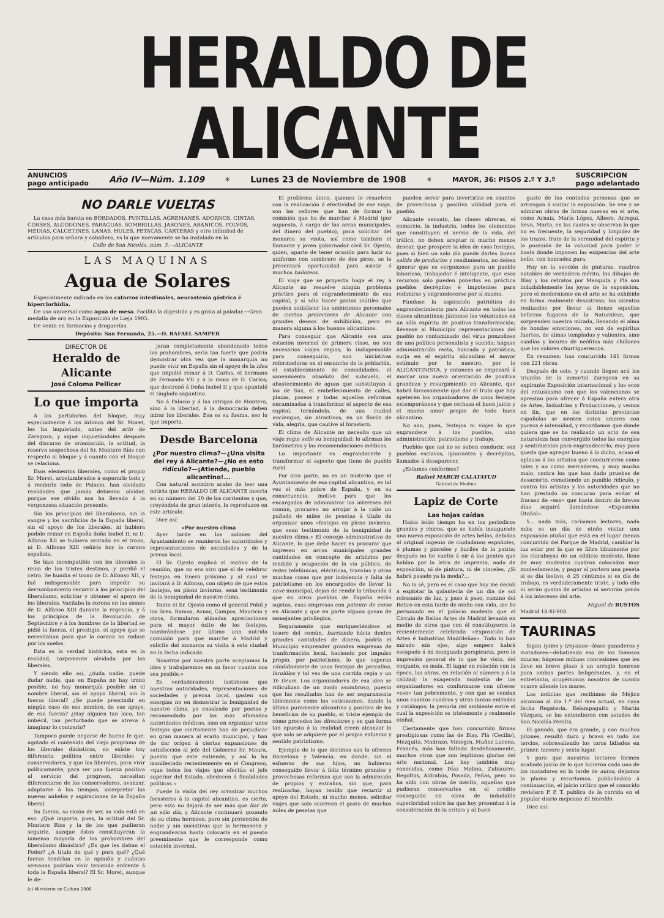HERALDO DE ALICANTE
ANUNCIOS
pago anticipado Año IV—Núm. 1.109 ✳ Lunes 23 de Noviembre de 1908 ✳ MAYOR, 36: PISOS 2.º Y 3.º SUSCRIPCION
pago adelantado
NO DARLE VUELTAS
La casa más barata en BORDADOS, PUNTILLAS, AGREMANES, ADORNOS, CINTAS, CORSES, ALGODONES, PARAGUAS, SOMBRILLAS, JABONES, ABANICOS, POLVOS, MEDIAS, CALCETINES, LANAS, HULES, PETACAS, CARTERAS y otra infinidad de artículos para señora y caballero, es la que nuevamente se ha instalado en la
Calle de San Nicolás, núm. 3.—ALICANTE
LAS MAQUINAS
Agua de Solares
Especialmente indicada en los catarros intestinales, neurastenia gástrica é hiperclorhidia.
De uso universal como agua de mesa. Facilita la digestión y es grata al paladar.—Gran medalla de oro en la Exposición de Lieja 1905.
De venta en farmacias y droguerías.
Depósito: San Fernando, 25.—D. RAFAEL SAMPER
DIRECTOR DE
Heraldo de Alicante
José Coloma Pellicer
Lo que importa
A los partidarios del bloque, muy especialmente á los íntimos del Sr. Moret, les ha inquietado, antes del acto de Zaragoza, y sigue inquietándoles después del discurso de orientación, la actitud, la reserva sospechosa del Sr. Montero Ríos con respecto al bloque y á cuanto con el bloque se relaciona.
Esos elementos liberales, como el propio Sr. Moret, acostumbrados á esperarlo todo y á recibirlo todo de Palacio, han olvidado realidades que jamás debieron olvidar, porque ese olvido nos ha llevado á la vergonzosa situación presente.
Sin los principios del liberalismo, sin la sangre y los sacrificios de la España liberal, sin el apoyo de los liberales, ni hubiera podido reinar en España doña Isabel II, ni D. Alfonso XII se hubiera sentado en el trono, ni D. Alfonso XIII ceñiría hoy la corona española.
Se hizo incompatible con los liberales la reina de los tristes destinos, y perdió el cetro. Se hundía el trono de D. Alfonso XII, y fué indispensable para impedir su derrumbamiento recurrir á los principios del liberalismo, solicitar y obtener el apoyo de los liberales. Vacilaba la corona en las sienes de D. Alfonso XIII durante la regencia, y á los principios de la Revolución de Septiembre y á los hombres de la libertad se pidió la fuerza, el prestigio, el apoyo que se necesitaban para que la corona no rodase por los suelos.
Esta es la verdad histórica, esta es la realidad, torpemente olvidada por los liberales.
Y siendo ello así, ¿duda nadie, puede dudar nadie, que en España no hay trono posible, no hay monarquía posible sin el nombre liberal, sin el apoyo liberal, sin la fuerza liberal? ¿Se puede prescindir en ningún caso de ese nombre, de ese apoyo, de esa fuerza? ¿Hay alguien tan loco, tan imbécil, tan perturbado que se atreva á imaginar lo contrario?
Tampoco puede negarse de buena fe que, agotado el contenido del viejo programa de los liberales dinásticos, no existe hoy diferencia política entre liberales y conservadores, y que los liberales, para vivir políticamente, para ser una fuerza positiva al servicio del progreso, necesitan diferenciarse de los conservadores, avanzar, adaptarse á los tiempos, interpretar los nuevos anhelos y aspiraciones de la España liberal.
Su fuerza, su razón de ser, su vida está en eso. ¿Qué importa, pues, la actitud del Sr. Montero Ríos y la de los que pudieran seguirle, aunque éstos constituyeran la inmensa mayoría de los prohombres del liberalismo dinástico? ¿Es que les daban el Poder? ¿A título de qué y para qué? ¿Qué fuerza tendrían en la opinión y cuántas semanas podrían vivir teniendo enfrente á toda la España liberal? El Sr. Moret, aunque le de-
jaran completamente abandonado todos los prohombres, sería tan fuerte que podría demostrar otra vez que la monarquía no puede vivir en España sin el apoyo de la idea que impidió reinar á D. Carlos, el hermano de Fernando VII y á la rama de D. Carlos; que destronó á Doña Isabel II y que apuntaló el tinglado saguntino.
No á Palacio y á las intrigas de Montero, sino á la libertad, á la democracia deben mirar los liberales. Esa es su fuerza, eso lo que importa.
Desde Barcelona
¿Por nuestro clima?—¿Una visita del rey á Alicante?—¿No es esto ridículo?—¡Atiende, pueblo alicantino!...
Con natural asombro acabo de leer una noticia que HERALDO DE ALICANTE inserta en su número del 10 de los corrientes y que, creyéndola de gran interés, la reproduzco en este artículo.
Dice así:
«Por nuestro clima
Ayer tarde en los salones del Ayuntamiento se reunieron las autoridades y representaciones de sociedades y de la prensa local.
El Sr. Ojesto explicó el motivo de la reunión, que no era otro que el de celebrar festejos en Enero próximo y al cual se invitará á D. Alfonso, con objeto de que estos festejos, en pleno invierno, sean testimonio de la benignidad de nuestro clima.
Tanto el Sr. Ojesto como el general Pobil y los Sres. Ramos, Aznar, Campos, Mauricio y otros, formularon atinadas apreciaciones para el mayor éxito de los festejos, nombrándose por último una nutrida comisión para que marche á Madrid y solicite del monarca su visita á esta ciudad en la fecha indicada.
Nosotros por nuestra parte aceptamos la idea y trabajaremos en su favor cuanto nos sea posible.»
Es verdaderamente lastimoso que nuestras autoridades, representaciones de sociedades y prensa local, gasten sus energías no en demostrar la benignidad de nuestro clima, ya ensalzado por poetas y recomendado por las más afamadas autoridades médicas, sino en organizar unos festejos que ciertamente han de perjudicar en gran manera al erario municipal, y han de dar origen á ciertas expansiones de satisfacción al jefe del Gobierno Sr. Maura, puesto que este entiende, y así lo ha manifestado recientemente en el Congreso, «que todos los viajes que efectúa el jefe superior del Estado, obedecen á finalidades políticas.»
Puede la visita del rey arrastrar muchos forasteros á la capital alicantina, es cierto, pero esto no dejará de ser más que flor de un sólo día, y Alicante continuará gozando de su clima hermoso, pero sin protección de nadie y sin iniciativas que la hermoseen y engrandezcan hasta colocarla en el puesto preeminente que le corresponde como estación invernal.
El problema único, quienes lo resuelven con la realización ó efectividad de ese viaje, son los señores que han de formar la comisión que ha de marchar á Madrid (por supuesto, á cargo de las arcas municipales, del dinero del pueblo), para solicitar del monarca su visita, así como también el flamante y joven gobernador civil Sr. Ojesto, quien, aparte de tener ocasión para lucir su uniforme con sombrero de dos picos, se le presentará oportunidad para asistir á muchos bailoteos.
El viaje que se proyecta haga el rey á Alicante no resuelve ningún problema práctico para el engrandecimiento de esa capital, y sí sólo hacer gastos inútiles que pueden satisfacer las ambiciones personales de ciertos protectores de Alicante con grandes deseos de exhibición, pero en manera alguna á los buenos alicantinos.
Para conseguir que Alicante sea una estación invernal de primera clase, no son necesarios viajes regios; lo indispensable para conseguirlo, son iniciativas reformadoras en el ensanche de la población, el establecimiento de comodidades, el saneamiento absoluto del subsuelo, el abastecimiento de aguas que substituyan á las de Sax, el embellecimiento de calles, plazas, paseos y todas aquellas reformas encaminadas á transformar el aspecto de esa capital, tornándola, de una ciudad enclenque, sin atractivos, en un florón de vida, alegría, que cautive al forastero.
El clima de Alicante no necesita que un viaje regio selle su benignidad: lo afirman los barómetros y las recomendaciones médicas.
Lo importante es engrandecerle y transformar el aspecto que tiene de pueblo rural.
Por otra parte, no es un misterio que el Ayuntamiento de esa capital alicantina, es tal vez el más pobre de España, y en su consecuencia, motivo para que los encargados de administrar los intereses del común, procuren no arrojar á la calle un puñado de miles de pesetas á título de organizar unos «festejos en pleno invierno, que sean testimonio de la benignidad de nuestro clima.» El concejo administrativo de Alicante, lo que debe hacer es procurar que ingresen en arcas municipales grandes cantidades en concepto de arbitrios por tendido y ocupación de la vía pública, de redes telefónicas, eléctricas, tranvías y otras muchas cosas que por indolencia y falta de patriotismo en los encargados de llevar la nave municipal, dejan de rendir la tribución á que en otros pueblos de España están sujetas, esas empresas con patente de corso en Alicante y que en parte alguna gozan de semejantes privilegios.
Seguramente que enriqueciéndose el tesoro del común, barriendo hácia dentro grandes cantidades de dinero, podría el Municipio emprender grandes empresas de tranformación local, haciendo por impulso propio, por patriotismo, lo que esperan cándidamente de unos festejos de percalina, farolillos y tal vez de una corrida regia y un Te Deum. Los organizadores de esa idea se ridiculizan de un modo asombroso, puesto que los resultados han de ser seguramente tiblemente como los vaticinamos, dando la última puramente alicantina y positiva de los beneficios de su pueblo, el triste ejemplo de cómo proceden los directores y en qué forma tan opuesta á la realidad creen alcanzar lo que solo se adquiere por el propio esfuerzo y sentido patriotismo.
Ejemplo de lo que decimos nos lo ofrecen Barcelona y Valencia, en donde, sin el esfuerzo de sus hijos, no hubieran conseguido llevar á feliz término grandes y provechosas reformas que son la admiración de propios y extraños, sin que, para realizarlas, hayan tenido que recurrir al apoyo del Estado, ni mucho menos, solicitar viajes que solo acarrean el gasto de muchos miles de pesetas que
pueden servir para invertirlas en asuntos de provechosa y positiva utilidad para el pueblo.
Alicante sensato, las clases obreras, el comercio, la industria, todos los elementos que constituyen el nervio de la vida, del tráfico, no deben aceptar ni mucho menos desear, que prospere la idea de esos festejos, pues si bien un solo día puede darles buena salida de productos y rendimientos, no deben ignorar que es vergonzoso para un pueblo laborioso, trabajador é inteligente, que esos recursos solo pueden ponerlos en práctica pueblos decrépitos é impotentes para redimirse y engrandecerse por sí mismo.
Fúndase la aspiración patriótica de engrandecimiento para Alicante en todas las clases alicantinas; júntense las voluntades en un sólo espíritu de positiva transformación; llévense al Municipio representaciones del pueblo no contaminado del virus ponzoñoso de una política personalista y suicida; hágase administración recta, honrada y patriótica; surja en el espíritu alicantino el mayor estímulo por lo nuestro, por lo ALICANTINISTA, y entonces se empezará á marcar una nueva orientación de positiva grandeza y resurgimiento en Alicante, que habrá forzosamente que dar el fruto que hoy apetecen los organizadores de unos festejos extemporáneos y que rechaza el buen juicio y el mismo amor propio de todo buen alicantino.
No son, pues, festejos ni viajes lo que engrandece á los pueblos, sino administración, patriotismo y trabajo.
Pueblos que así no se saben conducir, son pueblos esclavos, ignorantes y decrépitos, llamados á desaparecer.
¿Estamos conformes?
Rafael MARCH CALATAYUD
Gabriel de Medina
Lapiz de Corte
Las hojas caídas
Había leído tiempo ha en los periódicos grandes y chicos, que se había inaugurado una nueva exposición de artes bellas, debidas al original ingenio de ciudadanos españoles, á plumas y pinceles y buriles de la patria; después no he vuelto á oir á las gentes que hablan por la letra de imprenta, nada de exposición, ni de pintura, ni de cinceles. ¿Si habrá pasado ya la moda?...
No lo sé, pero es el caso que hoy me decidí á explotar la galantería de un día de sol rebosante de luz, y paso á paso, camino del Retiro en esta tarde de otoño con vida, me he personado en el palacio modesto que el Círculo de Bellas Artes de Madrid levantó en medio de otros que con él constituyeron la recientemente celebrada «Exposición de Artes é Industrias Madrileñas». Todo lo han mirado mis ojos, algo empero habrá escapado á mi menguada perspicacia, pero la impresión general de lo que he visto, del conjunto, es mala. El lugar en relación con la época, las obras, en relación al número y á la calidad; la exagerada modestia de los organizadores en conformarse con ofrecer «eso» tan pobremente, y con que se vendan unos cuantos cuadros y otras tantas entradas y catálogos; la penuria del ambiente entre el cual la exposición es tristemente y realmente otoñal.
Ciertamente que han concurrido firmas prestigiosas como las de Blay, Plá (Cecilio), Mezquita, Madrazo, Viniegra, Muñoz Lucena, Francés, más han faltado desdeñosamente, muchos otros que son legítimas glorias del arte nacional. Las hay también muy conocidas, como Díaz Molina, Zubiaurre, Regoltos, Aldrabús, Posada, Peñas, pero no ha sido con obras de mérito, aquellas que pudieran conservarles en el crédito conseguido en otras de indudable superioridad sobre las que hoy presentan á la consideración de la crítica y al buen
gusto de las contadas personas que se arriesgan á visitar la exposición. Se ven y se admiran obras de firmas nuevas en el arte, como Arnaiz, María López, Albero, Arregui, Seva, Marta, en las cuales se observan lo que no es frecuente, la seguridad y limpidez de los trazos, fruto de la serenidad del espíritu y la posesión de la voluntad para poder ir hasta donde imponen las exigencias del arte bello, con honradez pura.
Hay en la sección de pinturas, cuadros notables de verdadero mérito, los dibujos de Blay y los retratos por Mezquita y Plá son indudablemente las joyas de la exposición, pero el modernismo en el arte se ha exhibido en forma realmente desastrosa; los intentos realizados por llevar al lienzo aquellas bellezas fugaces de la Naturaleza, que sorprenden nuestra mirada, llenando el alma de hondas emociones, no son de espíritus fuertes, de almas templadas y valientes, sino osadías y locuras de neófitos más chillones que los colores churriguerescos.
En resumen: han concurrido 141 firmas con 221 obras.
Después de esto, y cuando llegan acá los triunfos de la inmortal Zaragoza en su expirante Exposición internacional y los ecos del entusiasmo con que los valencianos se aprestan para ofrecer á España entera otra de Artes, Industrias y Producciones, y vemos en fin, que en las distintas provincias españolas se sienten estos amores con pureza é intensidad, y recordamos que donde quiera que se ha realizado un acto de esa naturaleza han convergido todas las energías y sentimientos para engrandecerlo; muy poco queda que agregar bueno á lo dicho, acaso el aplauso á los artistas que concurrieron como tales y no como mercaderes, y muy mucho malo, contra los que han dado pruebas de desacierto, cometiendo un punible ridículo, y contra los artistas y las autoridades que no han prestado su concurso para evitar el fracaso de «eso» que hasta dentro de breves días seguirá llamándose «Exposición Otoñal».
Y... nada más, carísimos lectores, nada más; es un día de otoño visitar una exposición otoñal que está en el lugar menos concurrido del Parque de Madrid, cambiar la luz solar por la que se filtra tibiamente por las claraboyas de un edificio modesto, lleno de muy modestos cuadros colocados muy modestamente, y pagar al portero una peseta si es día festivo, ó 25 céntimos si es día de trabajo, es verdaderamente triste, y todo ello ni serán gustos de artistas ni servirán jamás á los intereses del arte.
Miguel de BUSTOS
Madrid 18-XI-908.
TAURINAS
Sigan tyrios y troyanos—léase ganaderos y matadores—debatiendo eso de los famosos miuras; hágense mútuas concesiones que les lleve en breve plazo á un arreglo honroso para ambas partes beligerantes, y, en el entretanto, ocupémonos nosotros de cuanto ocurre allende los mares.
Las noticias que recibimos de Méjico alcanzan al día 1.º del mes actual, en cuya fecha Regaterín, Relampaguito y Martín Vázquez, se las entendieron con astados de San Nicolás Peralta.
El ganado, que era grande, y con muchos pitones, resultó duro y bravo en todo los tercios, sobresaliendo los toros lidiados en primer, tercero y sexto lugar.
Y para que nuestros lectores formen acabado juicio de lo que hicieron cada uno de los matadores en la tarde de autos, dejamos la pluma y recortamos, publicándolo á continuación, el juicio crítico que el conocido revistero P. P. T. publica de la corrida en el popular diario mejicano El Heraldo.
Dice así:
(c) Ministerio de Cultura 2006